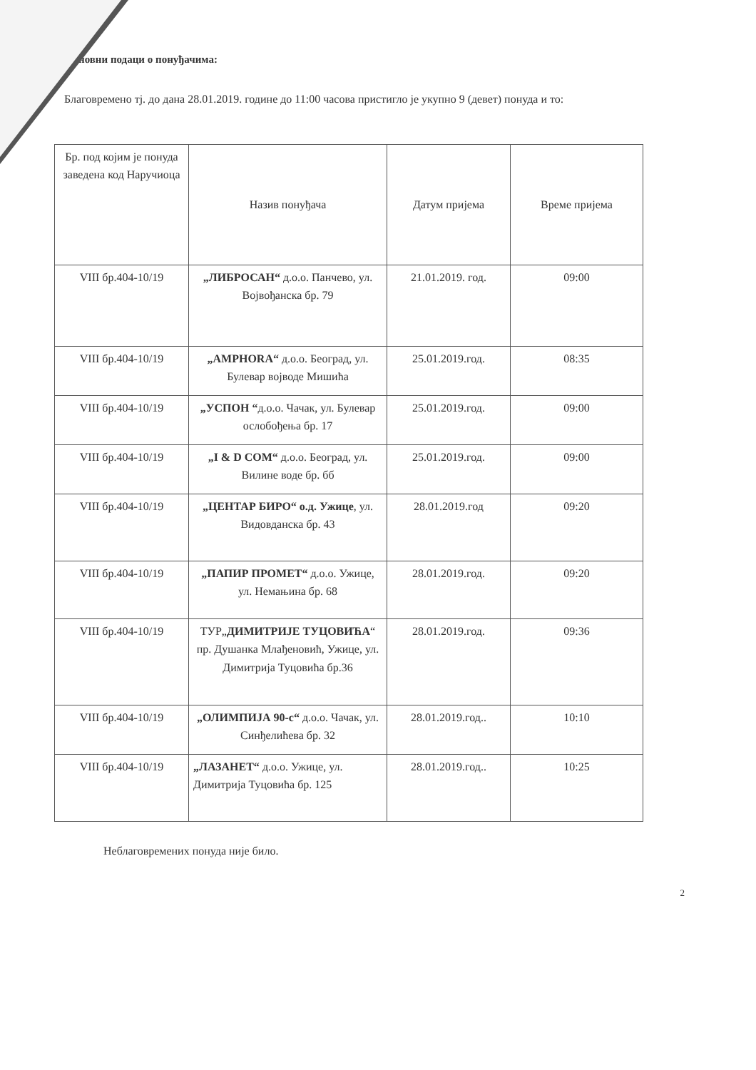новни подаци о понуђачима:
Благовремено тј. до дана 28.01.2019. године до 11:00 часова пристигло је укупно 9 (девет) понуда и то:
| Бр. под којим је понуда заведена код Наручиоца | Назив понуђача | Датум пријема | Време пријема |
| --- | --- | --- | --- |
| VIII бр.404-10/19 | „ЛИБРОСАН“ д.о.о. Панчево, ул. Војвођанска бр. 79 | 21.01.2019. год. | 09:00 |
| VIII бр.404-10/19 | „AMPHORA“ д.о.о. Београд, ул. Булевар војводе Мишића | 25.01.2019.год. | 08:35 |
| VIII бр.404-10/19 | „УСПОН “ д.о.о. Чачак, ул. Булевар ослобођења бр. 17 | 25.01.2019.год. | 09:00 |
| VIII бр.404-10/19 | „I & D COM“ д.о.о. Београд, ул. Вилине воде бр. бб | 25.01.2019.год. | 09:00 |
| VIII бр.404-10/19 | „ЦЕНТАР БИРО“ о.д. Ужице , ул. Видовданска бр. 43 | 28.01.2019.год | 09:20 |
| VIII бр.404-10/19 | „ПАПИР ПРОМЕТ“ д.о.о. Ужице, ул. Немањина бр. 68 | 28.01.2019.год. | 09:20 |
| VIII бр.404-10/19 | ТУР„ ДИМИТРИЈЕ ТУЦОВИЋА “ пр. Душанка Млађеновић, Ужице, ул. Димитрија Туцовића бр.36 | 28.01.2019.год. | 09:36 |
| VIII бр.404-10/19 | „ОЛИМПИЈА 90-с“ д.о.о. Чачак, ул. Синђелићева бр. 32 | 28.01.2019.год.. | 10:10 |
| VIII бр.404-10/19 | „ЛАЗАНЕТ“ д.о.о. Ужице, ул. Димитрија Туцовића бр. 125 | 28.01.2019.год.. | 10:25 |
Неблаговремених понуда није било.
2